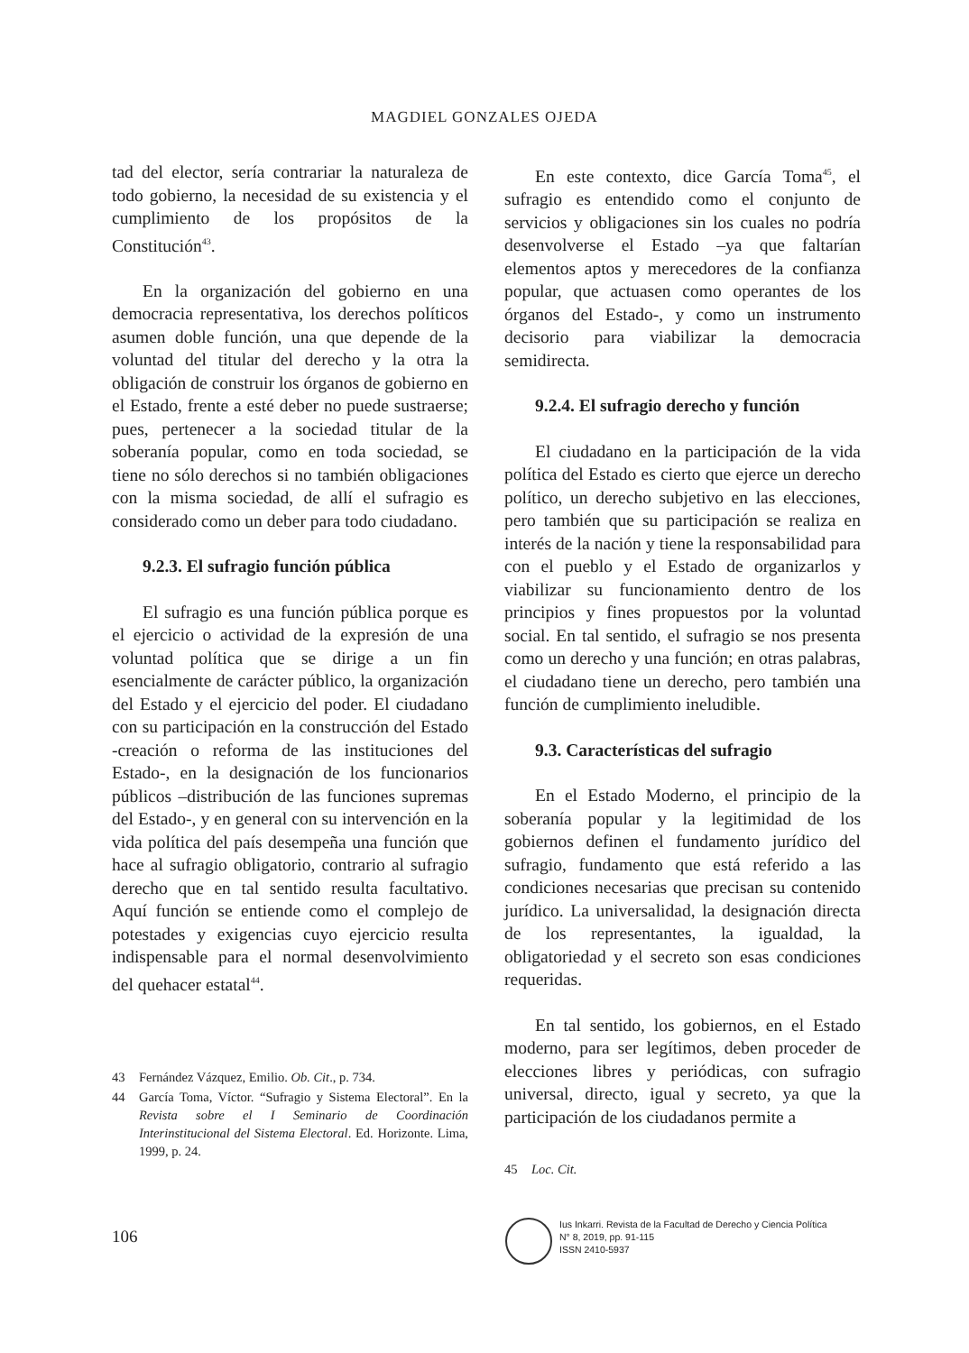MAGDIEL GONZALES OJEDA
tad del elector, sería contrariar la naturaleza de todo gobierno, la necesidad de su existencia y el cumplimiento de los propósitos de la Constitución<sup>43</sup>.
En la organización del gobierno en una democracia representativa, los derechos políticos asumen doble función, una que depende de la voluntad del titular del derecho y la otra la obligación de construir los órganos de gobierno en el Estado, frente a esté deber no puede sustraerse; pues, pertenecer a la sociedad titular de la soberanía popular, como en toda sociedad, se tiene no sólo derechos si no también obligaciones con la misma sociedad, de allí el sufragio es considerado como un deber para todo ciudadano.
9.2.3. El sufragio función pública
El sufragio es una función pública porque es el ejercicio o actividad de la expresión de una voluntad política que se dirige a un fin esencialmente de carácter público, la organización del Estado y el ejercicio del poder. El ciudadano con su participación en la construcción del Estado -creación o reforma de las instituciones del Estado-, en la designación de los funcionarios públicos –distribución de las funciones supremas del Estado-, y en general con su intervención en la vida política del país desempeña una función que hace al sufragio obligatorio, contrario al sufragio derecho que en tal sentido resulta facultativo. Aquí función se entiende como el complejo de potestades y exigencias cuyo ejercicio resulta indispensable para el normal desenvolvimiento del quehacer estatal<sup>44</sup>.
43 Fernández Vázquez, Emilio. Ob. Cit., p. 734.
44 García Toma, Víctor. “Sufragio y Sistema Electoral”. En la Revista sobre el I Seminario de Coordinación Interinstitucional del Sistema Electoral. Ed. Horizonte. Lima, 1999, p. 24.
En este contexto, dice García Toma<sup>45</sup>, el sufragio es entendido como el conjunto de servicios y obligaciones sin los cuales no podría desenvolverse el Estado –ya que faltarían elementos aptos y merecedores de la confianza popular, que actuasen como operantes de los órganos del Estado-, y como un instrumento decisorio para viabilizar la democracia semidirecta.
9.2.4. El sufragio derecho y función
El ciudadano en la participación de la vida política del Estado es cierto que ejerce un derecho político, un derecho subjetivo en las elecciones, pero también que su participación se realiza en interés de la nación y tiene la responsabilidad para con el pueblo y el Estado de organizarlos y viabilizar su funcionamiento dentro de los principios y fines propuestos por la voluntad social. En tal sentido, el sufragio se nos presenta como un derecho y una función; en otras palabras, el ciudadano tiene un derecho, pero también una función de cumplimiento ineludible.
9.3. Características del sufragio
En el Estado Moderno, el principio de la soberanía popular y la legitimidad de los gobiernos definen el fundamento jurídico del sufragio, fundamento que está referido a las condiciones necesarias que precisan su contenido jurídico. La universalidad, la designación directa de los representantes, la igualdad, la obligatoriedad y el secreto son esas condiciones requeridas.
En tal sentido, los gobiernos, en el Estado moderno, para ser legítimos, deben proceder de elecciones libres y periódicas, con sufragio universal, directo, igual y secreto, ya que la participación de los ciudadanos permite a
45 Loc. Cit.
106
Ius Inkarri. Revista de la Facultad de Derecho y Ciencia Política
N° 8, 2019, pp. 91-115
ISSN 2410-5937